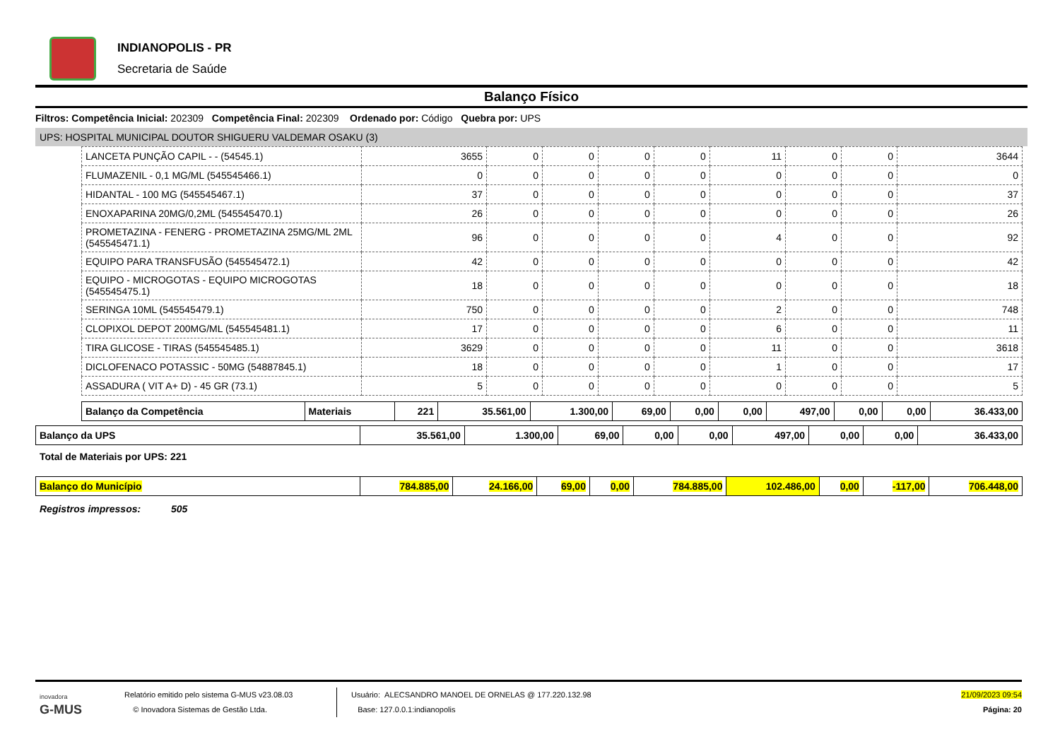INDIANOPOLIS - PR
Secretaria de Saúde
Balanço Físico
Filtros: Competência Inicial: 202309 Competência Final: 202309 Ordenado por: Código Quebra por: UPS
UPS: HOSPITAL MUNICIPAL DOUTOR SHIGUERU VALDEMAR OSAKU (3)
| LANCETA PUNÇÃO CAPIL - - (54545.1) | 3655 | 0 | 0 | 0 | 0 | 11 | 0 | 0 | 3644 |
| FLUMAZENIL - 0,1 MG/ML (545545466.1) | 0 | 0 | 0 | 0 | 0 | 0 | 0 | 0 | 0 |
| HIDANTAL - 100 MG (545545467.1) | 37 | 0 | 0 | 0 | 0 | 0 | 0 | 0 | 37 |
| ENOXAPARINA 20MG/0,2ML (545545470.1) | 26 | 0 | 0 | 0 | 0 | 0 | 0 | 0 | 26 |
| PROMETAZINA - FENERG - PROMETAZINA 25MG/ML 2ML (545545471.1) | 96 | 0 | 0 | 0 | 0 | 4 | 0 | 0 | 92 |
| EQUIPO PARA TRANSFUSÃO (545545472.1) | 42 | 0 | 0 | 0 | 0 | 0 | 0 | 0 | 42 |
| EQUIPO - MICROGOTAS - EQUIPO MICROGOTAS (545545475.1) | 18 | 0 | 0 | 0 | 0 | 0 | 0 | 0 | 18 |
| SERINGA 10ML (545545479.1) | 750 | 0 | 0 | 0 | 0 | 2 | 0 | 0 | 748 |
| CLOPIXOL DEPOT 200MG/ML (545545481.1) | 17 | 0 | 0 | 0 | 0 | 6 | 0 | 0 | 11 |
| TIRA GLICOSE - TIRAS (545545485.1) | 3629 | 0 | 0 | 0 | 0 | 11 | 0 | 0 | 3618 |
| DICLOFENACO POTASSIC - 50MG (54887845.1) | 18 | 0 | 0 | 0 | 0 | 1 | 0 | 0 | 17 |
| ASSADURA ( VIT A+ D) - 45 GR (73.1) | 5 | 0 | 0 | 0 | 0 | 0 | 0 | 0 | 5 |
| Balanço da Competência | Materiais | 221 | 35.561,00 | 1.300,00 | 69,00 | 0,00 | 0,00 | 497,00 | 0,00 | 0,00 | 36.433,00 |
| Balanço da UPS | 35.561,00 | 1.300,00 | 69,00 | 0,00 | 0,00 | 497,00 | 0,00 | 0,00 | 36.433,00 |
Total de Materiais por UPS: 221
| Balanço do Município | 784.885,00 | 24.166,00 | 69,00 | 0,00 | 784.885,00 | 102.486,00 | 0,00 | -117,00 | 706.448,00 |
Registros impressos: 505
inovadora
G-MUS
Relatório emitido pelo sistema G-MUS v23.08.03
© Inovadora Sistemas de Gestão Ltda.
Usuário: ALECSANDRO MANOEL DE ORNELAS @ 177.220.132.98
Base: 127.0.0.1:indianopolis
21/09/2023 09:54
Página: 20